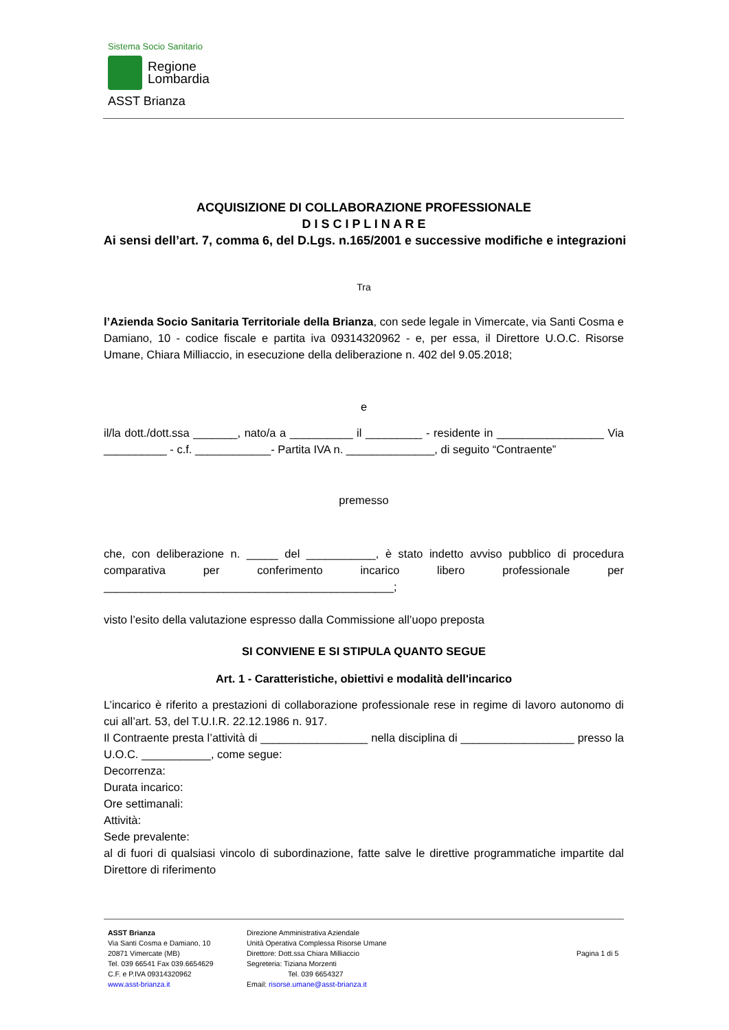Sistema Socio Sanitario
Regione
Lombardia
ASST Brianza
ACQUISIZIONE DI COLLABORAZIONE PROFESSIONALE
D I S C I P L I N A R E
Ai sensi dell’art. 7, comma 6, del D.Lgs. n.165/2001 e successive modifiche e integrazioni
Tra
l’Azienda Socio Sanitaria Territoriale della Brianza, con sede legale in Vimercate, via Santi Cosma e Damiano, 10 - codice fiscale e partita iva 09314320962 - e, per essa, il Direttore U.O.C. Risorse Umane, Chiara Milliaccio, in esecuzione della deliberazione n. 402 del 9.05.2018;
e
il/la dott./dott.ssa _______, nato/a a __________ il _________ - residente in _________________ Via __________ - c.f. ____________- Partita IVA n. ______________, di seguito “Contraente”
premesso
che, con deliberazione n. _____ del ___________, è stato indetto avviso pubblico di procedura comparativa per conferimento incarico libero professionale per ______________________________________________;
visto l’esito della valutazione espresso dalla Commissione all’uopo preposta
SI CONVIENE E SI STIPULA QUANTO SEGUE
Art. 1 - Caratteristiche, obiettivi e modalità dell'incarico
L’incarico è riferito a prestazioni di collaborazione professionale rese in regime di lavoro autonomo di cui all’art. 53, del T.U.I.R. 22.12.1986 n. 917.
Il Contraente presta l’attività di _________________ nella disciplina di __________________ presso la U.O.C. ___________, come segue:
Decorrenza:
Durata incarico:
Ore settimanali:
Attività:
Sede prevalente:
al di fuori di qualsiasi vincolo di subordinazione, fatte salve le direttive programmatiche impartite dal Direttore di riferimento
ASST Brianza
Via Santi Cosma e Damiano, 10
20871 Vimercate (MB)
Tel. 039 66541 Fax 039.6654629
C.F. e P.IVA 09314320962
www.asst-brianza.it
Direzione Amministrativa Aziendale
Unità Operativa Complessa Risorse Umane
Direttore: Dott.ssa Chiara Milliaccio
Segreteria: Tiziana Morzenti
Tel. 039 6654327
Email: risorse.umane@asst-brianza.it
Pagina 1 di 5